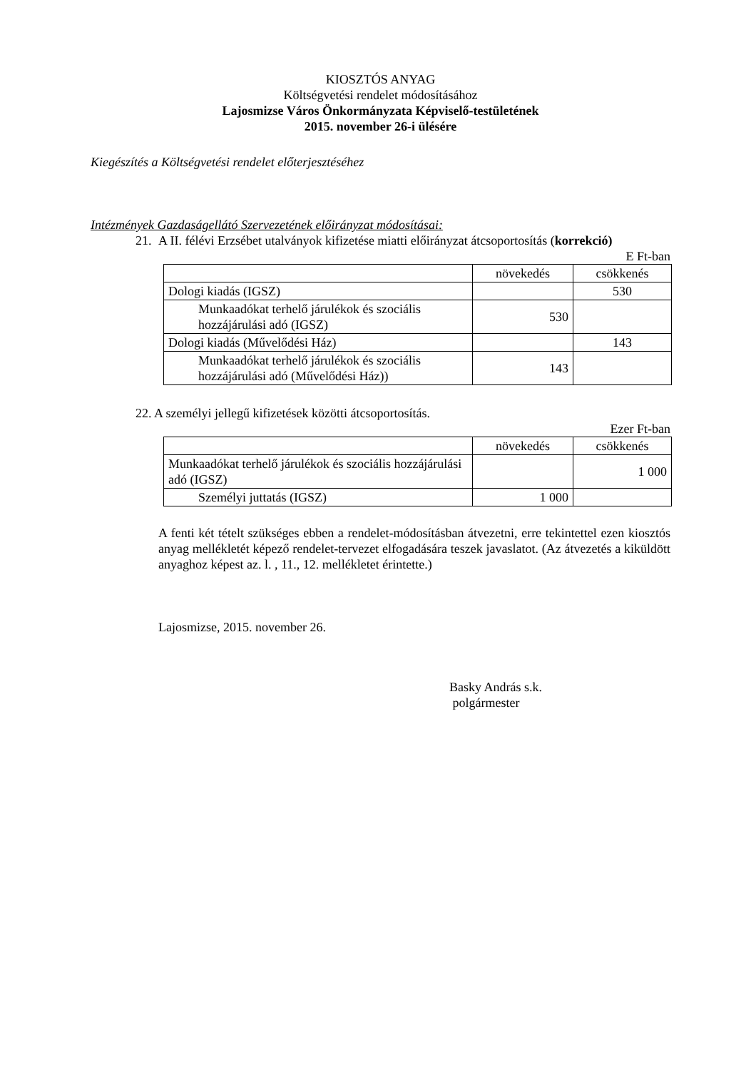KIOSZTÓS ANYAG
Költségvetési rendelet módosításához
Lajosmizse Város Önkormányzata Képviselő-testületének
2015. november 26-i ülésére
Kiegészítés a Költségvetési rendelet előterjesztéséhez
Intézmények Gazdaságellátó Szervezetének előirányzat módosításai:
21.
A II. félévi Erzsébet utalványok kifizetése miatti előirányzat átcsoportosítás (korrekció)
E Ft-ban
| | növekedés | csökkenés |
| Dologi kiadás (IGSZ) | | 530 |
| Munkaadókat terhelő járulékok és szociális hozzájárulási adó (IGSZ) | 530 | |
| Dologi kiadás (Művelődési Ház) | | 143 |
| Munkaadókat terhelő járulékok és szociális hozzájárulási adó (Művelődési Ház)) | 143 | |
22. A személyi jellegű kifizetések közötti átcsoportosítás.
Ezer Ft-ban
| | növekedés | csökkenés |
| Munkaadókat terhelő járulékok és szociális hozzájárulási adó (IGSZ) | | 1 000 |
| Személyi juttatás (IGSZ) | 1 000 | |
A fenti két tételt szükséges ebben a rendelet-módosításban átvezetni, erre tekintettel ezen kiosztós anyag mellékletét képező rendelet-tervezet elfogadására teszek javaslatot. (Az átvezetés a kiküldött anyaghoz képest az. l. , 11., 12. mellékletet érintette.)
Lajosmizse, 2015. november 26.
Basky András s.k.
polgármester